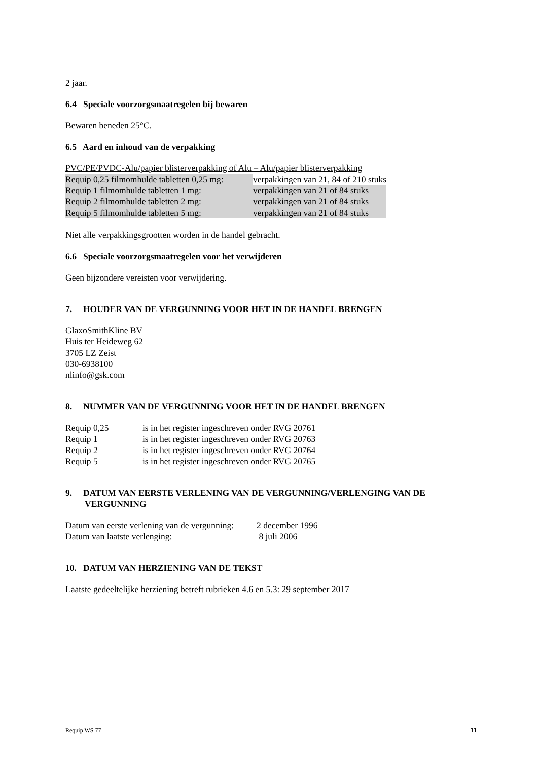2 jaar.
6.4 Speciale voorzorgsmaatregelen bij bewaren
Bewaren beneden 25°C.
6.5 Aard en inhoud van de verpakking
PVC/PE/PVDC-Alu/papier blisterverpakking of Alu – Alu/papier blisterverpakking
| Requip 0,25 filmomhulde tabletten 0,25 mg: | verpakkingen van 21, 84 of 210 stuks |
| Requip 1 filmomhulde tabletten 1 mg: | verpakkingen van 21 of 84 stuks |
| Requip 2 filmomhulde tabletten 2 mg: | verpakkingen van 21 of 84 stuks |
| Requip 5 filmomhulde tabletten 5 mg: | verpakkingen van 21 of 84 stuks |
Niet alle verpakkingsgrootten worden in de handel gebracht.
6.6 Speciale voorzorgsmaatregelen voor het verwijderen
Geen bijzondere vereisten voor verwijdering.
7. HOUDER VAN DE VERGUNNING VOOR HET IN DE HANDEL BRENGEN
GlaxoSmithKline BV
Huis ter Heideweg 62
3705 LZ Zeist
030-6938100
nlinfo@gsk.com
8. NUMMER VAN DE VERGUNNING VOOR HET IN DE HANDEL BRENGEN
| Requip 0,25 | is in het register ingeschreven onder RVG 20761 |
| Requip 1 | is in het register ingeschreven onder RVG 20763 |
| Requip 2 | is in het register ingeschreven onder RVG 20764 |
| Requip 5 | is in het register ingeschreven onder RVG 20765 |
9. DATUM VAN EERSTE VERLENING VAN DE VERGUNNING/VERLENGING VAN DE VERGUNNING
| Datum van eerste verlening van de vergunning: | 2 december 1996 |
| Datum van laatste verlenging: | 8 juli 2006 |
10. DATUM VAN HERZIENING VAN DE TEKST
Laatste gedeeltelijke herziening betreft rubrieken 4.6 en 5.3: 29 september 2017
Requip WS 77 11